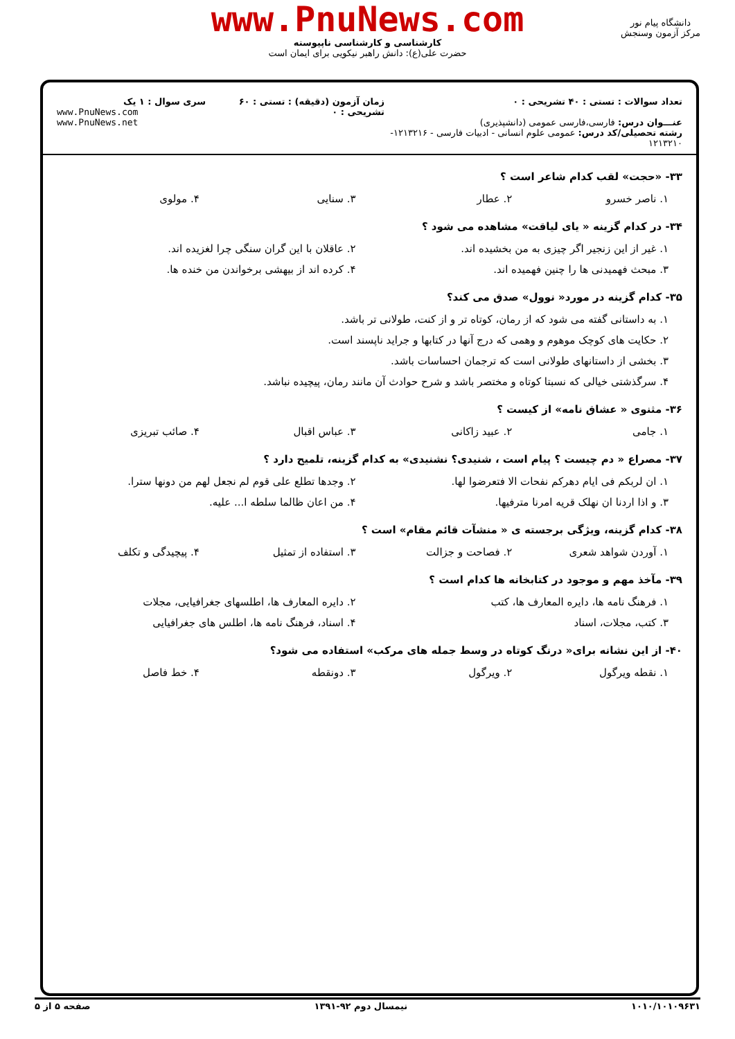www.PnuNews.com
کارشناسی و کارشناسی ناپیوسته
حضرت علی(ع): دانش راهبر نیکویی برای ایمان است
دانشگاه پیام نور
مرکز آزمون وسنجش
تعداد سوالات : تستی : ۴۰ تشریحی : ۰
عنـــوان درس: فارسی،فارسی عمومی (دانشپذیری)
رشته تحصیلی/کد درس: عمومی علوم انسانی - ادبیات فارسی - ۱۲۱۳۲۱۶- ۱۲۱۳۲۱۰
زمان آزمون (دقیقه) : تستی : ۶۰ تشریحی : ۰
سری سوال : ۱ یک
www.PnuNews.com
www.PnuNews.net
۳۳- «حجت» لقب کدام شاعر است ؟
۱. ناصر خسرو ۲. عطار ۳. سنایی ۴. مولوی
۳۴- در کدام گزینه « یای لیاقت» مشاهده می شود ؟
۱. غیر از این زنجیر اگر چیزی به من بخشیده اند.
۲. عاقلان با این گران سنگی چرا لغزیده اند.
۳. مبحث فهمیدنی ها را چنین فهمیده اند.
۴. کرده اند از بیهشی برخواندن من خنده ها.
۳۵- کدام گزینه در مورد« نوول» صدق می کند؟
۱. به داستانی گفته می شود که از رمان، کوتاه تر و از کنت، طولانی تر باشد.
۲. حکایت های کوچک موهوم و وهمی که درج آنها در کتابها و جراید ناپسند است.
۳. بخشی از داستانهای طولانی است که ترجمان احساسات باشد.
۴. سرگذشتی خیالی که نسبتا کوتاه و مختصر باشد و شرح حوادث آن مانند رمان، پیچیده نباشد.
۳۶- مثنوی « عشاق نامه» از کیست ؟
۱. جامی ۲. عبید زاکانی ۳. عباس اقبال ۴. صائب تبریزی
۳۷- مصراع « دم چیست ؟ پیام است ، شنیدی؟ نشنیدی» به کدام گزینه، تلمیح دارد ؟
۱. ان لربکم فی ایام دهرکم نفحات الا فتعرضوا لها.
۲. وجدها تطلع علی قوم لم نجعل لهم من دونها سترا.
۳. و اذا اردنا ان نهلک قریه امرنا مترفیها.
۴. من اعان ظالما سلطه ا... علیه.
۳۸- کدام گزینه، ویژگی برجسته ی « منشآت قائم مقام» است ؟
۱. آوردن شواهد شعری ۲. فصاحت و جزالت ۳. استفاده از تمثیل ۴. پیچیدگی و تکلف
۳۹- مآخذ مهم و موجود در کتابخانه ها کدام است ؟
۱. فرهنگ نامه ها، دایره المعارف ها، کتب
۲. دایره المعارف ها، اطلسهای جغرافیایی، مجلات
۳. کتب، مجلات، اسناد ۴. اسناد، فرهنگ نامه ها، اطلس های جغرافیایی
۴۰- از این نشانه برای« درنگ کوتاه در وسط جمله های مرکب» استفاده می شود؟
۱. نقطه ویرگول ۲. ویرگول ۳. دونقطه ۴. خط فاصل
۱۰۱۰/۱۰۱۰۹۶۳۱ نیمسال دوم ۹۲-۱۳۹۱ صفحه ۵ از ۵